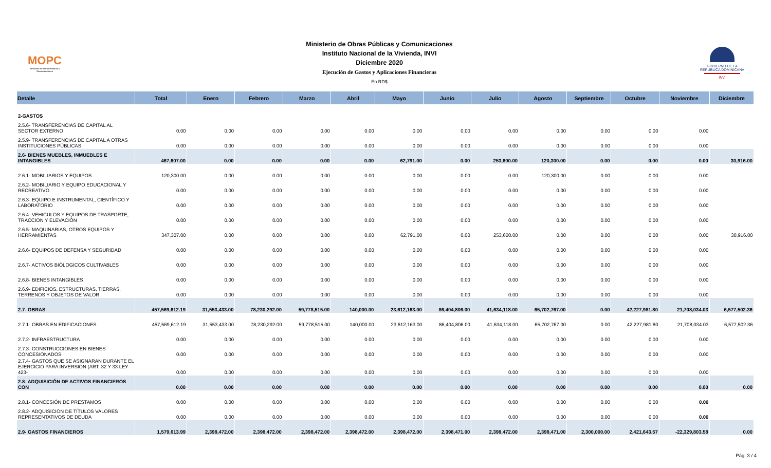MOPC
Ministerio de Obras Públicas y Comunicaciones
Ministerio de Obras Públicas y Comunicaciones
Instituto Nacional de la Vivienda, INVI
Diciembre 2020
Ejecución de Gastos y Aplicaciones Financieras
En RD$
GOBIERNO DE LA
REPÚBLICA DOMINICANA
INVI
| Detalle | Total | Enero | Febrero | Marzo | Abril | Mayo | Junio | Julio | Agosto | Septiembre | Octubre | Noviembre | Diciembre |
| --- | --- | --- | --- | --- | --- | --- | --- | --- | --- | --- | --- | --- | --- |
| 2-GASTOS | | | | | | | | | | | | | |
| 2.5.6- TRANSFERENCIAS DE CAPITAL AL SECTOR EXTERNO | 0.00 | 0.00 | 0.00 | 0.00 | 0.00 | 0.00 | 0.00 | 0.00 | 0.00 | 0.00 | 0.00 | 0.00 | |
| 2.5.9- TRANSFERENCIAS DE CAPITAL A OTRAS INSTITUCIONES PÚBLICAS | 0.00 | 0.00 | 0.00 | 0.00 | 0.00 | 0.00 | 0.00 | 0.00 | 0.00 | 0.00 | 0.00 | 0.00 | |
| 2.6- BIENES MUEBLES, INMUEBLES E INTANGIBLES | 467,607.00 | 0.00 | 0.00 | 0.00 | 0.00 | 62,791.00 | 0.00 | 253,600.00 | 120,300.00 | 0.00 | 0.00 | 0.00 | 30,916.00 |
| 2.6.1- MOBILIARIOS Y EQUIPOS | 120,300.00 | 0.00 | 0.00 | 0.00 | 0.00 | 0.00 | 0.00 | 0.00 | 120,300.00 | 0.00 | 0.00 | 0.00 | |
| 2.6.2- MOBILIARIO Y EQUIPO EDUCACIONAL Y RECREATIVO | 0.00 | 0.00 | 0.00 | 0.00 | 0.00 | 0.00 | 0.00 | 0.00 | 0.00 | 0.00 | 0.00 | 0.00 | |
| 2.6.3- EQUIPO E INSTRUMENTAL, CIENTÍFICO Y LABORATORIO | 0.00 | 0.00 | 0.00 | 0.00 | 0.00 | 0.00 | 0.00 | 0.00 | 0.00 | 0.00 | 0.00 | 0.00 | |
| 2.6.4- VEHICULOS Y EQUIPOS DE TRASPORTE, TRACCION Y ELEVACIÓN | 0.00 | 0.00 | 0.00 | 0.00 | 0.00 | 0.00 | 0.00 | 0.00 | 0.00 | 0.00 | 0.00 | 0.00 | |
| 2.6.5- MAQUINARIAS, OTROS EQUIPOS Y HERRAMIENTAS | 347,307.00 | 0.00 | 0.00 | 0.00 | 0.00 | 62,791.00 | 0.00 | 253,600.00 | 0.00 | 0.00 | 0.00 | 0.00 | 30,916.00 |
| 2.6.6- EQUIPOS DE DEFENSA Y SEGURIDAD | 0.00 | 0.00 | 0.00 | 0.00 | 0.00 | 0.00 | 0.00 | 0.00 | 0.00 | 0.00 | 0.00 | 0.00 | |
| 2.6.7- ACTIVOS BIÓLOGICOS CULTIVABLES | 0.00 | 0.00 | 0.00 | 0.00 | 0.00 | 0.00 | 0.00 | 0.00 | 0.00 | 0.00 | 0.00 | 0.00 | |
| 2.6.8- BIENES INTANGIBLES | 0.00 | 0.00 | 0.00 | 0.00 | 0.00 | 0.00 | 0.00 | 0.00 | 0.00 | 0.00 | 0.00 | 0.00 | |
| 2.6.9- EDIFICIOS, ESTRUCTURAS, TIERRAS, TERRENOS Y OBJETOS DE VALOR | 0.00 | 0.00 | 0.00 | 0.00 | 0.00 | 0.00 | 0.00 | 0.00 | 0.00 | 0.00 | 0.00 | 0.00 | |
| 2.7- OBRAS | 457,569,612.19 | 31,553,433.00 | 78,230,292.00 | 59,778,515.00 | 140,000.00 | 23,612,163.00 | 86,404,806.00 | 41,634,118.00 | 65,702,767.00 | 0.00 | 42,227,981.80 | 21,708,034.03 | 6,577,502.36 |
| 2.7.1- OBRAS EN EDIFICACIONES | 457,569,612.19 | 31,553,433.00 | 78,230,292.00 | 59,778,515.00 | 140,000.00 | 23,612,163.00 | 86,404,806.00 | 41,634,118.00 | 65,702,767.00 | 0.00 | 42,227,981.80 | 21,708,034.03 | 6,577,502.36 |
| 2.7.2- INFRAESTRUCTURA | 0.00 | 0.00 | 0.00 | 0.00 | 0.00 | 0.00 | 0.00 | 0.00 | 0.00 | 0.00 | 0.00 | 0.00 | |
| 2.7.3- CONSTRUCCIONES EN BIENES CONCESIONADOS | 0.00 | 0.00 | 0.00 | 0.00 | 0.00 | 0.00 | 0.00 | 0.00 | 0.00 | 0.00 | 0.00 | 0.00 | |
| 2.7.4- GASTOS QUE SE ASIGNARAN DURANTE EL EJERCICIO PARA INVERSION (ART. 32 Y 33 LEY 423- | 0.00 | 0.00 | 0.00 | 0.00 | 0.00 | 0.00 | 0.00 | 0.00 | 0.00 | 0.00 | 0.00 | 0.00 | |
| 2.8- ADQUISICIÓN DE ACTIVOS FINANCIEROS CON | 0.00 | 0.00 | 0.00 | 0.00 | 0.00 | 0.00 | 0.00 | 0.00 | 0.00 | 0.00 | 0.00 | 0.00 | 0.00 |
| 2.8.1- CONCESIÓN DE PRESTAMOS | 0.00 | 0.00 | 0.00 | 0.00 | 0.00 | 0.00 | 0.00 | 0.00 | 0.00 | 0.00 | 0.00 | 0.00 | |
| 2.8.2- ADQUISICION DE TÍTULOS VALORES REPRESENTATIVOS DE DEUDA | 0.00 | 0.00 | 0.00 | 0.00 | 0.00 | 0.00 | 0.00 | 0.00 | 0.00 | 0.00 | 0.00 | 0.00 | |
| 2.9- GASTOS FINANCIEROS | 1,579,613.99 | 2,398,472.00 | 2,398,472.00 | 2,398,472.00 | 2,398,472.00 | 2,398,472.00 | 2,398,471.00 | 2,398,472.00 | 2,398,471.00 | 2,300,000.00 | 2,421,643.57 | -22,329,803.58 | 0.00 |
Pág. 3 / 4